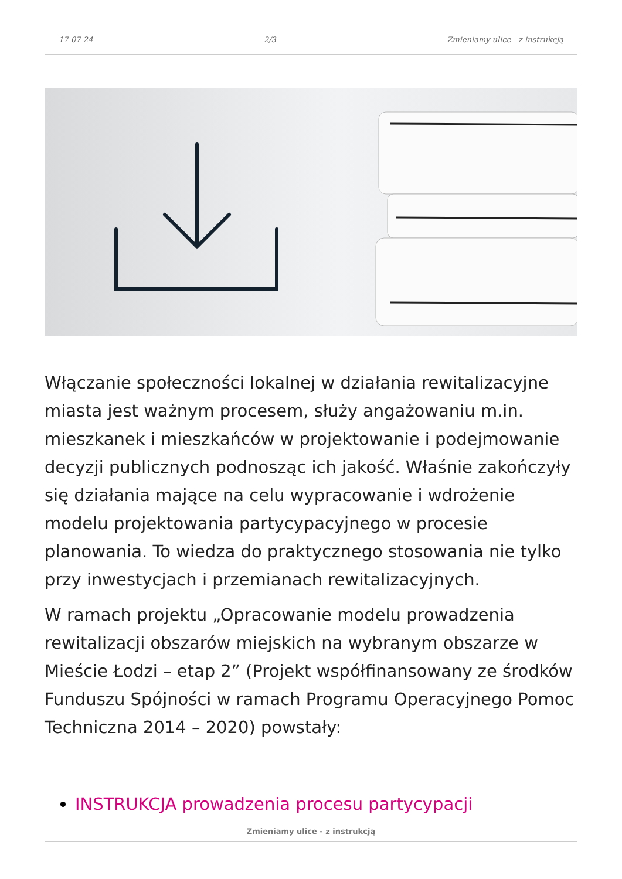17-07-24 2/3 Zmieniamy ulice - z instrukcją
Włączanie społeczności lokalnej w działania rewitalizacyjne miasta jest ważnym procesem, służy angażowaniu m.in. mieszkanek i mieszkańców w projektowanie i podejmowanie decyzji publicznych podnosząc ich jakość. Właśnie zakończyły się działania mające na celu wypracowanie i wdrożenie modelu projektowania partycypacyjnego w procesie planowania. To wiedza do praktycznego stosowania nie tylko przy inwestycjach i przemianach rewitalizacyjnych.
W ramach projektu „Opracowanie modelu prowadzenia rewitalizacji obszarów miejskich na wybranym obszarze w Mieście Łodzi – etap 2” (Projekt współfinansowany ze środków Funduszu Spójności w ramach Programu Operacyjnego Pomoc Techniczna 2014 – 2020) powstały:
INSTRUKCJA prowadzenia procesu partycypacji
Zmieniamy ulice - z instrukcją